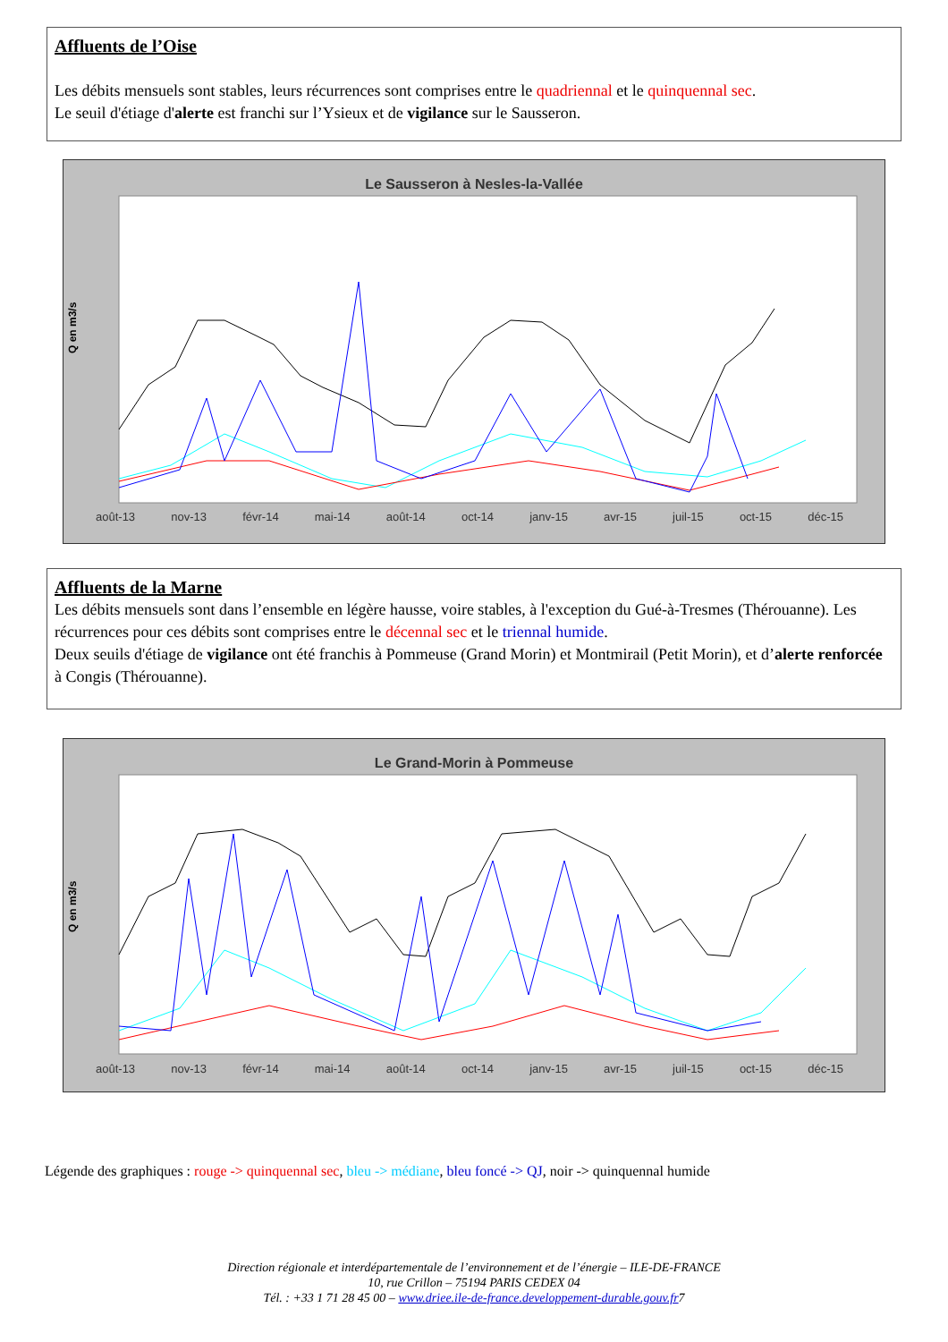Affluents de l’Oise
Les débits mensuels sont stables, leurs récurrences sont comprises entre le quadriennal et le quinquennal sec.
Le seuil d'étiage d'alerte est franchi sur l’Ysieux et de vigilance sur le Sausseron.
Le Sausseron à Nesles-la-Vallée
Q en m3/s
août-13 nov-13 févr-14 mai-14 août-14 oct-14 janv-15 avr-15 juil-15 oct-15 déc-15
Affluents de la Marne
Les débits mensuels sont dans l’ensemble en légère hausse, voire stables, à l'exception du Gué-à-Tresmes (Thérouanne). Les récurrences pour ces débits sont comprises entre le décennal sec et le triennal humide.
Deux seuils d'étiage de vigilance ont été franchis à Pommeuse (Grand Morin) et Montmirail (Petit Morin), et d’alerte renforcée à Congis (Thérouanne).
Le Grand-Morin à Pommeuse
Q en m3/s
août-13 nov-13 févr-14 mai-14 août-14 oct-14 janv-15 avr-15 juil-15 oct-15 déc-15
Légende des graphiques : rouge -> quinquennal sec, bleu -> médiane, bleu foncé -> QJ, noir -> quinquennal humide
Direction régionale et interdépartementale de l’environnement et de l’énergie – ILE-DE-FRANCE
10, rue Crillon – 75194 PARIS CEDEX 04
Tél. : +33 1 71 28 45 00 – www.driee.ile-de-france.developpement-durable.gouv.fr7